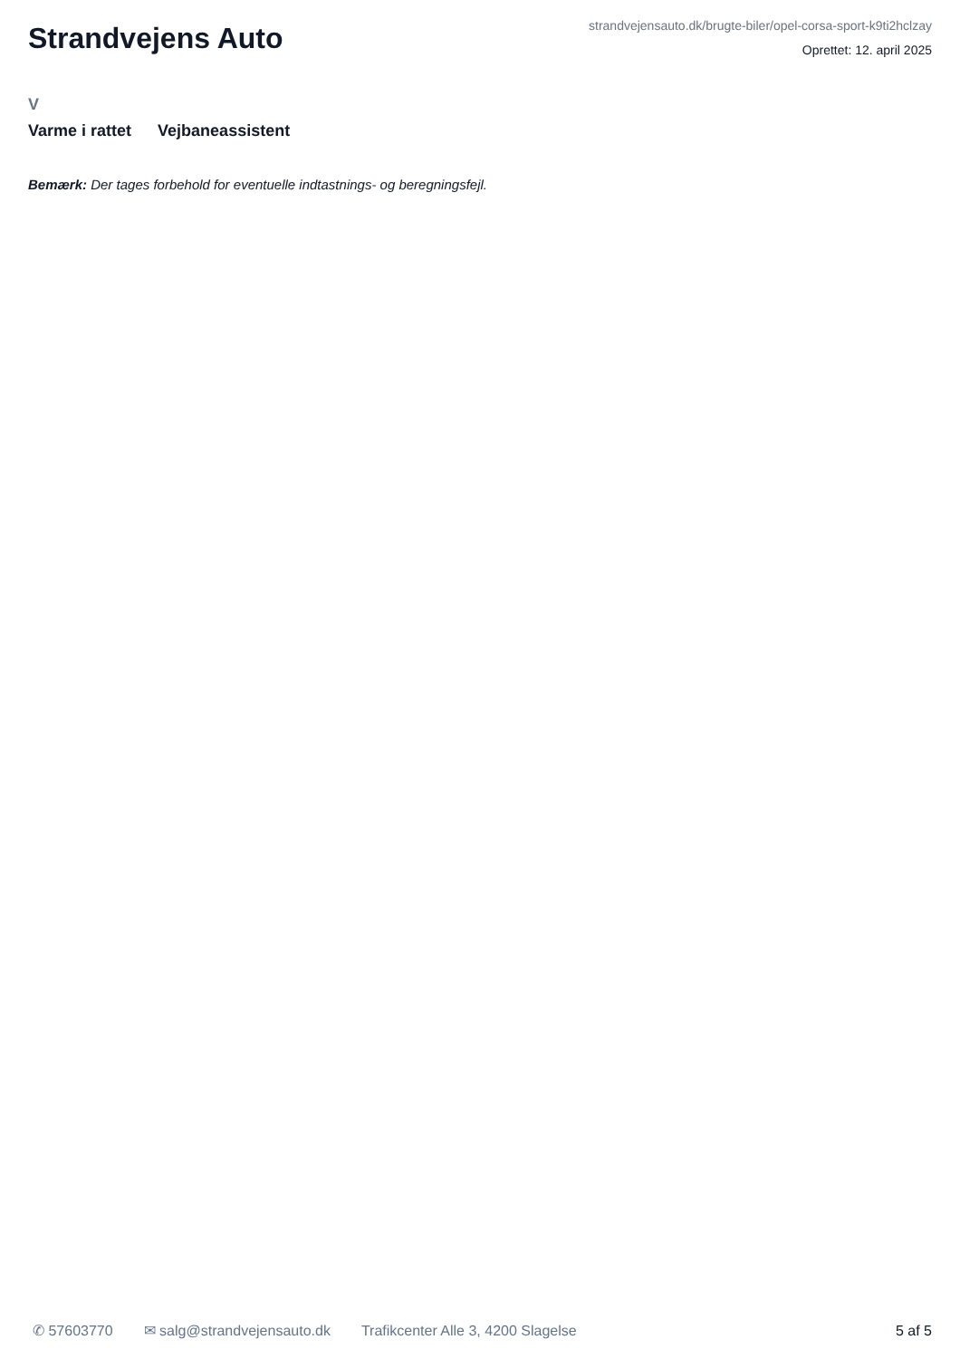Strandvejens Auto
strandvejensauto.dk/brugte-biler/opel-corsa-sport-k9ti2hclzay
Oprettet: 12. april 2025
V
Varme i rattet Vejbaneassistent
Bemærk: Der tages forbehold for eventuelle indtastnings- og beregningsfejl.
✆ 57603770 ✉ salg@strandvejensauto.dk Trafikcenter Alle 3, 4200 Slagelse 5 af 5